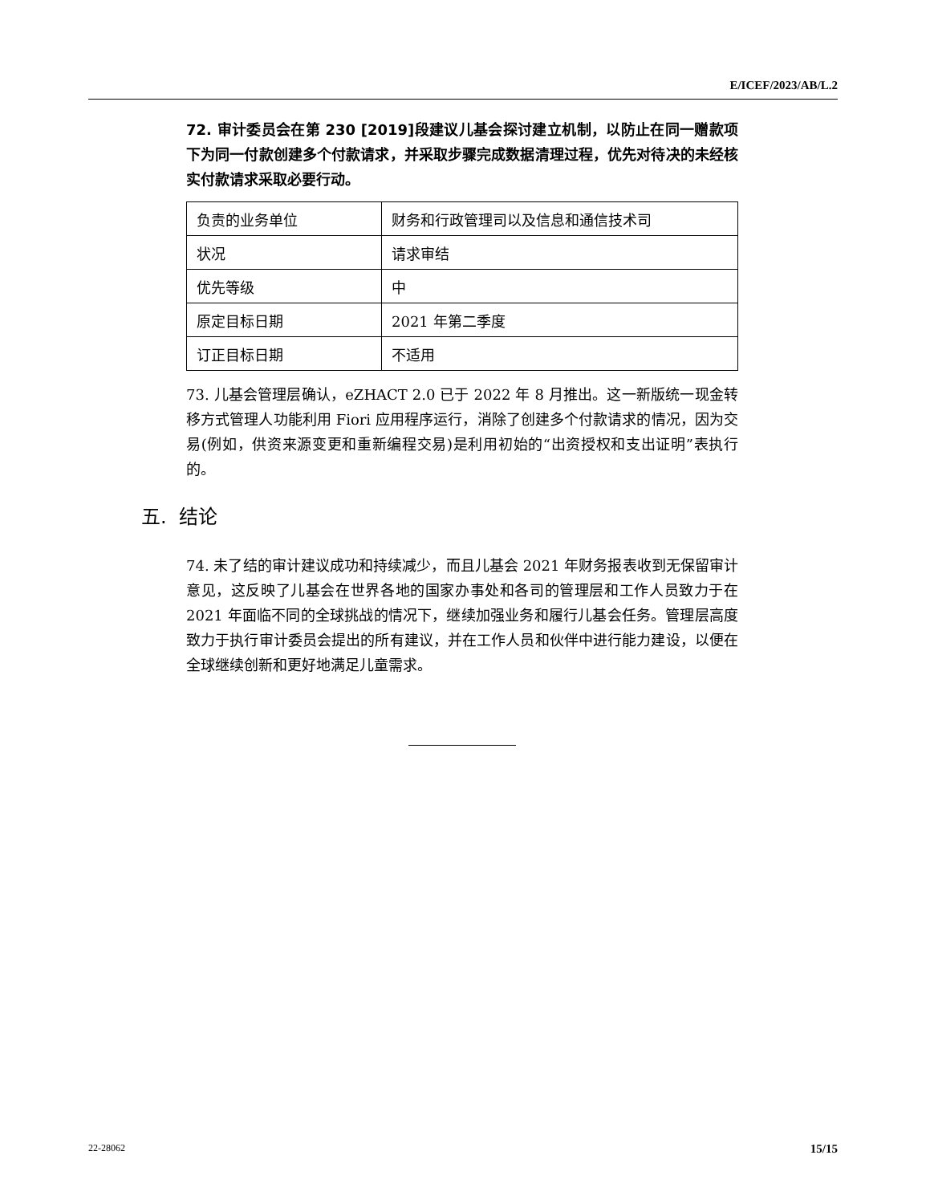E/ICEF/2023/AB/L.2
72. 审计委员会在第 230 [2019]段建议儿基会探讨建立机制，以防止在同一赠款项下为同一付款创建多个付款请求，并采取步骤完成数据清理过程，优先对待决的未经核实付款请求采取必要行动。
| 负责的业务单位 | 财务和行政管理司以及信息和通信技术司 |
| 状况 | 请求审结 |
| 优先等级 | 中 |
| 原定目标日期 | 2021 年第二季度 |
| 订正目标日期 | 不适用 |
73. 儿基会管理层确认，eZHACT 2.0 已于 2022 年 8 月推出。这一新版统一现金转移方式管理人功能利用 Fiori 应用程序运行，消除了创建多个付款请求的情况，因为交易(例如，供资来源变更和重新编程交易)是利用初始的“出资授权和支出证明”表执行的。
五. 结论
74. 未了结的审计建议成功和持续减少，而且儿基会 2021 年财务报表收到无保留审计意见，这反映了儿基会在世界各地的国家办事处和各司的管理层和工作人员致力于在 2021 年面临不同的全球挑战的情况下，继续加强业务和履行儿基会任务。管理层高度致力于执行审计委员会提出的所有建议，并在工作人员和伙伴中进行能力建设，以便在全球继续创新和更好地满足儿童需求。
22-28062 15/15